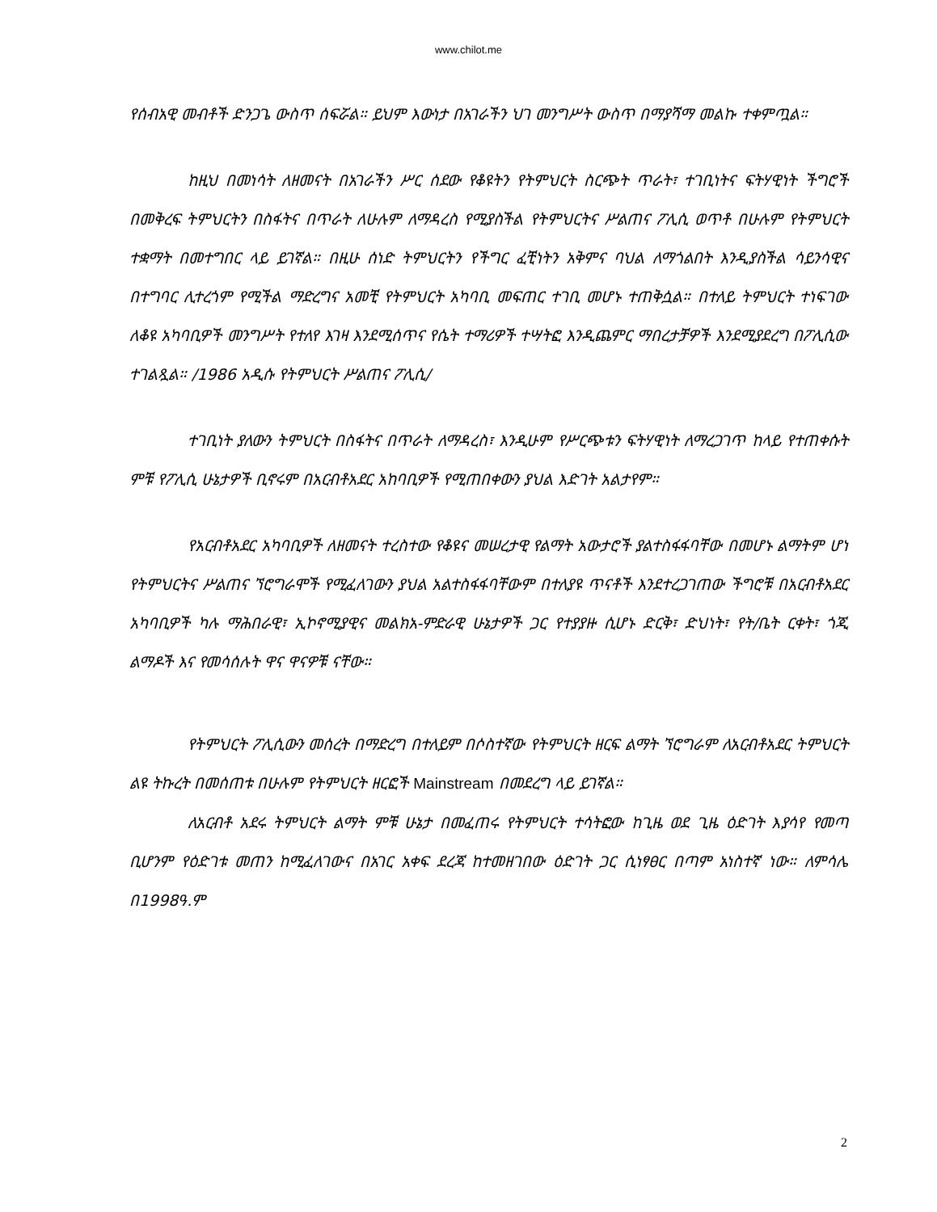www.chilot.me
የሰብአዊ መብቶች ድንጋጌ ውስጥ ሰፍሯል። ይህም እውነታ በአገራችን ህገ መንግሥት ውስጥ በማያሻማ መልኩ ተቀምጧል።
ከዚህ በመነሳት ለዘመናት በአገራችን ሥር ሰደው የቆዩትን የትምህርት ስርጭት ጥራት፣ ተገቢነትና ፍትሃዊነት ችግሮች በመቅረፍ ትምህርትን በስፋትና በጥራት ለሁሉም ለማዳረስ የሚያስችል የትምህርትና ሥልጠና ፖሊሲ ወጥቶ በሁሉም የትምህርት ተቋማት በመተግበር ላይ ይገኛል። በዚሁ ሰነድ ትምህርትን የችግር ፈቺነትን አቅምና ባህል ለማጎልበት እንዲያስችል ሳይንሳዊና በተግባር ሊተረጎም የሚችል ማድረግና አመቺ የትምህርት አካባቢ መፍጠር ተገቢ መሆኑ ተጠቅሷል። በተለይ ትምህርት ተነፍገው ለቆዩ አካባቢዎች መንግሥት የተለየ እገዛ እንደሚሰጥና የሴት ተማሪዎች ተሣትፎ እንዲጨምር ማበረታቻዎች እንደሚያደረግ በፖሊሲው ተገልጿል። /1986 አዲሱ የትምህርት ሥልጠና ፖሊሲ/
ተገቢነት ያለውን ትምህርት በስፋትና በጥራት ለማዳረስ፣ እንዲሁም የሥርጭቱን ፍትሃዊነት ለማረጋገጥ ከላይ የተጠቀሱት ምቹ የፖሊሲ ሁኔታዎች ቢኖሩም በአርብቶአደር አከባቢዎች የሚጠበቀውን ያህል እድገት አልታየም።
የአርብቶአደር አካባቢዎች ለዘመናት ተረስተው የቆዩና መሠረታዊ የልማት አውታሮች ያልተስፋፋባቸው በመሆኑ ልማትም ሆነ የትምህርትና ሥልጠና ኘሮግራሞች የሚፈለገውን ያህል አልተስፋፋባቸውም በተለያዩ ጥናቶች እንደተረጋገጠው ችግሮቹ በአርብቶአደር አካባቢዎች ካሉ ማሕበራዊ፣ ኢኮኖሚያዊና መልክአ-ምድራዊ ሁኔታዎች ጋር የተያያዙ ሲሆኑ ድርቅ፣ ድህነት፣ የት/ቤት ርቀት፣ ጎጂ ልማዶች እና የመሳሰሉት ዋና ዋናዎቹ ናቸው።
የትምህርት ፖሊሲውን መሰረት በማድረግ በተለይም በሶስተኛው የትምህርት ዘርፍ ልማት ኘሮግራም ለአርብቶአደር ትምህርት ልዩ ትኩረት በመሰጠቱ በሁሉም የትምህርት ዘርፎች Mainstream በመደረግ ላይ ይገኛል።
ለአርብቶ አደሩ ትምህርት ልማት ምቹ ሁኔታ በመፈጠሩ የትምህርት ተሳትፎው ከጊዜ ወደ ጊዜ ዕድገት እያሳየ የመጣ ቢሆንም የዕድገቱ መጠን ከሚፈለገውና በአገር አቀፍ ደረጃ ከተመዘገበው ዕድገት ጋር ሲነፃፀር በጣም አነስተኛ ነው። ለምሳሌ በ1998ዓ.ም
2